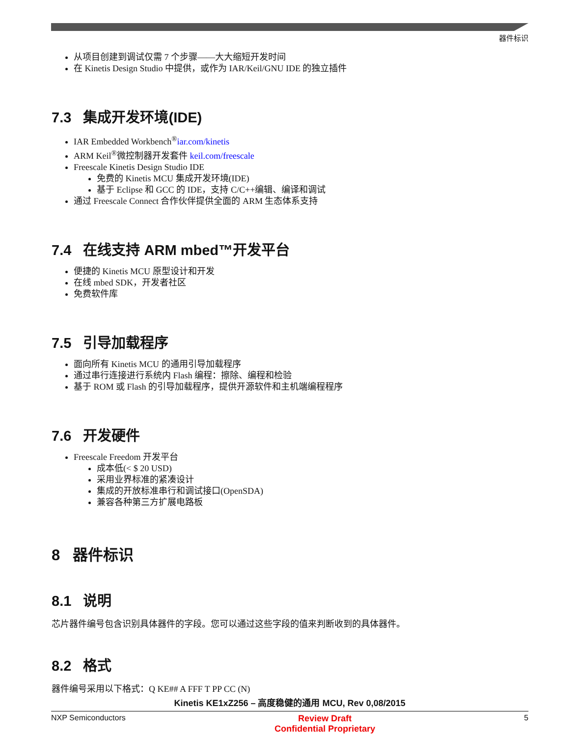器件标识
从项目创建到调试仅需 7 个步骤——大大缩短开发时间
在 Kinetis Design Studio 中提供，或作为 IAR/Keil/GNU IDE 的独立插件
7.3 集成开发环境(IDE)
IAR Embedded Workbench<sup>®</sup>iar.com/kinetis
ARM Keil<sup>®</sup>微控制器开发套件 keil.com/freescale
Freescale Kinetis Design Studio IDE
免费的 Kinetis MCU 集成开发环境(IDE)
基于 Eclipse 和 GCC 的 IDE，支持 C/C++编辑、编译和调试
通过 Freescale Connect 合作伙伴提供全面的 ARM 生态体系支持
7.4 在线支持 ARM mbed™开发平台
便捷的 Kinetis MCU 原型设计和开发
在线 mbed SDK，开发者社区
免费软件库
7.5 引导加载程序
面向所有 Kinetis MCU 的通用引导加载程序
通过串行连接进行系统内 Flash 编程：擦除、编程和检验
基于 ROM 或 Flash 的引导加载程序，提供开源软件和主机端编程程序
7.6 开发硬件
Freescale Freedom 开发平台
成本低(< $ 20 USD)
采用业界标准的紧凑设计
集成的开放标准串行和调试接口(OpenSDA)
兼容各种第三方扩展电路板
8 器件标识
8.1 说明
芯片器件编号包含识别具体器件的字段。您可以通过这些字段的值来判断收到的具体器件。
8.2 格式
器件编号采用以下格式：Q KE## A FFF T PP CC (N)
Kinetis KE1xZ256 – 高度稳健的通用 MCU, Rev 0,08/2015
NXP Semiconductors Review Draft
Confidential Proprietary 5